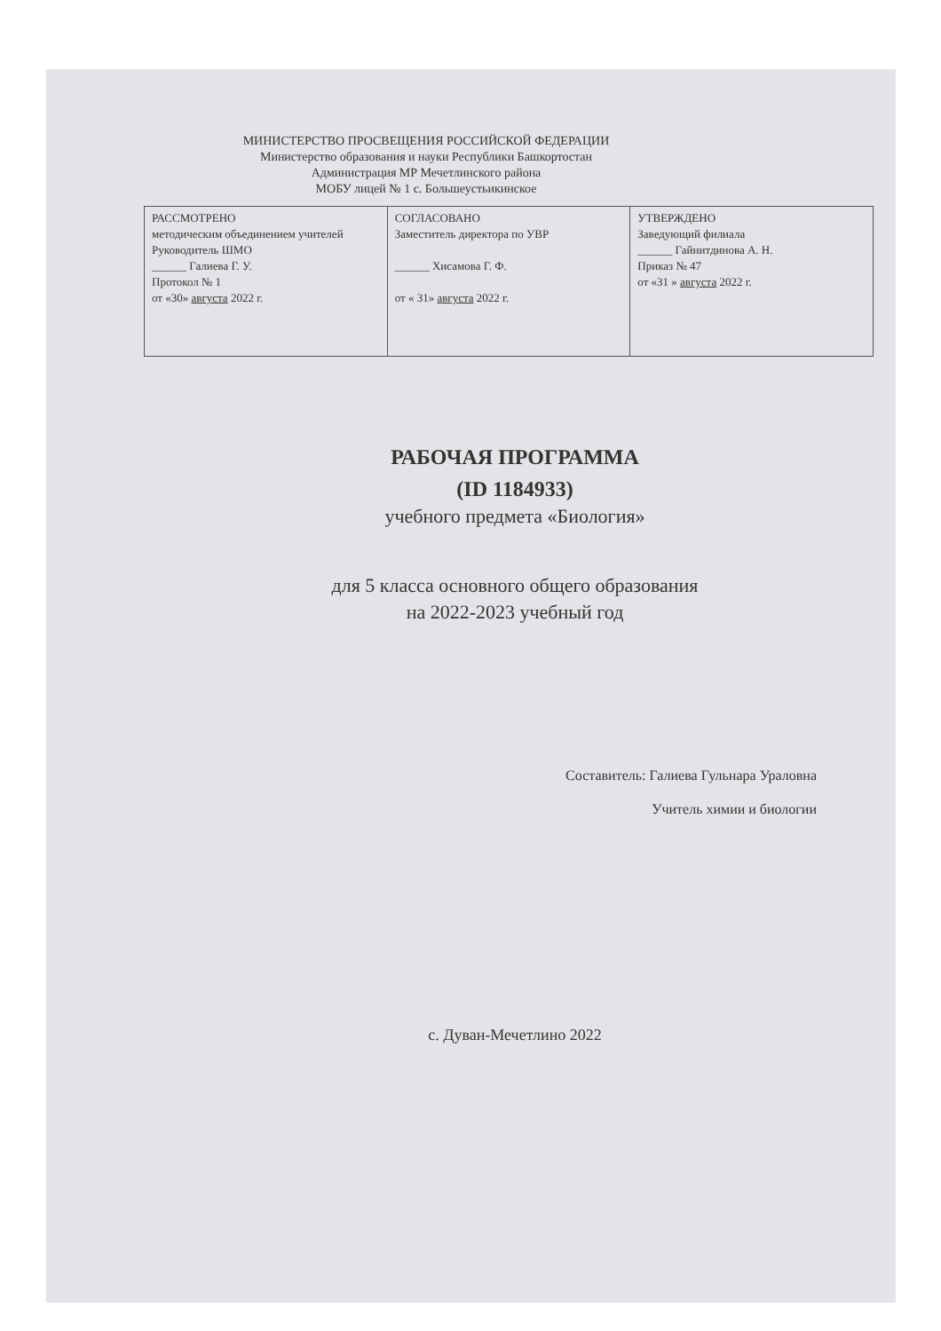МИНИСТЕРСТВО ПРОСВЕЩЕНИЯ РОССИЙСКОЙ ФЕДЕРАЦИИ
Министерство образования и науки Республики Башкортостан
Администрация МР Мечетлинского района
МОБУ лицей № 1 с. Большеустьикинское
| РАССМОТРЕНО методическим объединением учителей Руководитель ШМО ______ Галиева Г. У. Протокол № 1 от «30» августа 2022 г. | СОГЛАСОВАНО Заместитель директора по УВР ______ Хисамова Г. Ф. от « 31» августа 2022 г. | УТВЕРЖДЕНО Заведующий филиала ______ Гайнитдинова А. Н. Приказ № 47 от «31 » августа 2022 г. |
РАБОЧАЯ ПРОГРАММА
(ID 1184933)
учебного предмета «Биология»
для 5 класса основного общего образования
на 2022-2023 учебный год
Составитель: Галиева Гульнара Ураловна
Учитель химии и биологии
с. Дуван-Мечетлино 2022